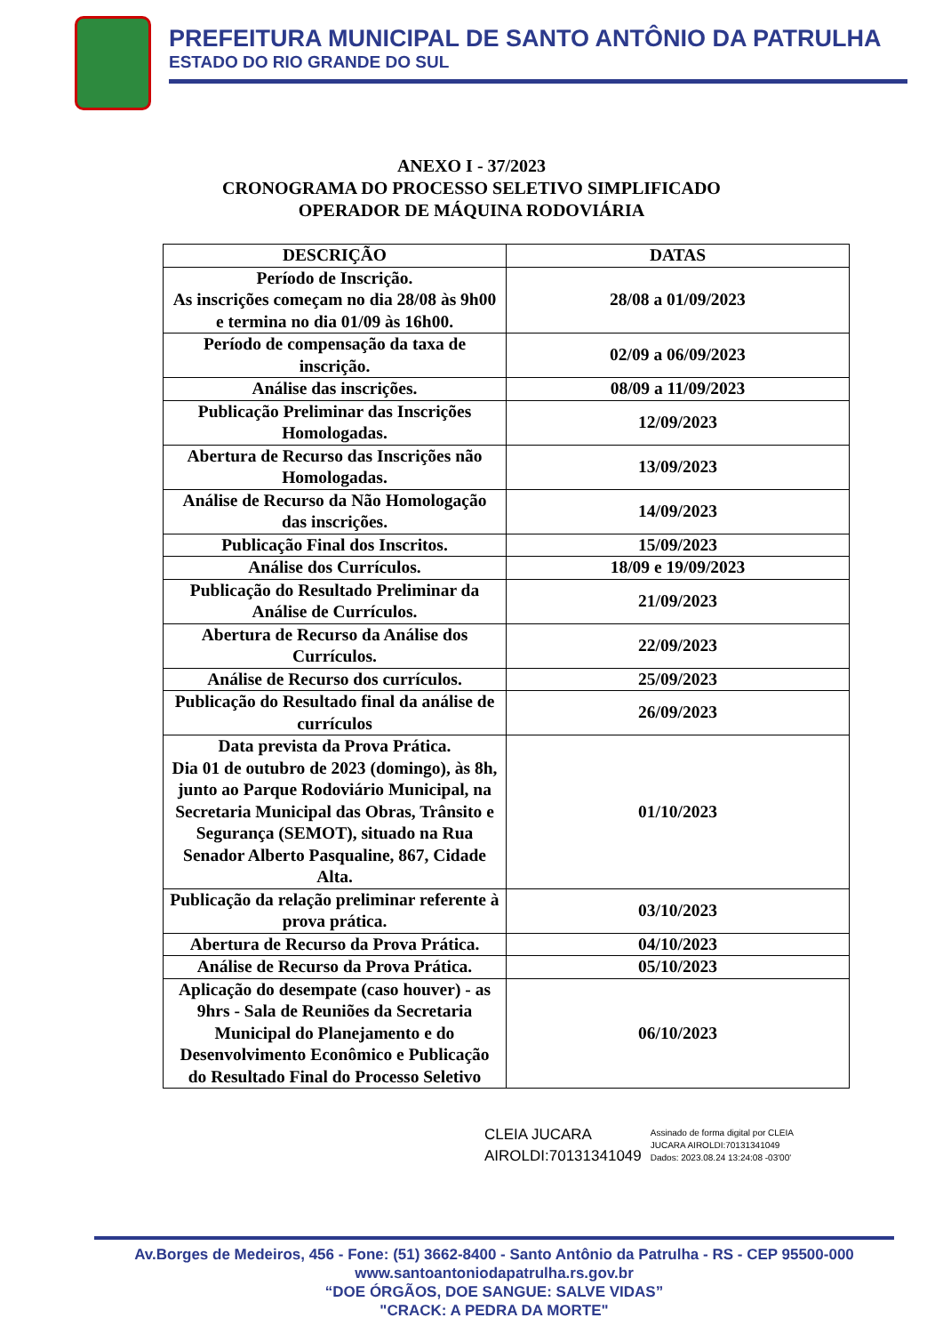PREFEITURA MUNICIPAL DE SANTO ANTÔNIO DA PATRULHA
ESTADO DO RIO GRANDE DO SUL
ANEXO I - 37/2023
CRONOGRAMA DO PROCESSO SELETIVO SIMPLIFICADO
OPERADOR DE MÁQUINA RODOVIÁRIA
| DESCRIÇÃO | DATAS |
| --- | --- |
| Período de Inscrição. As inscrições começam no dia 28/08 às 9h00 e termina no dia 01/09 às 16h00. | 28/08 a 01/09/2023 |
| Período de compensação da taxa de inscrição. | 02/09 a 06/09/2023 |
| Análise das inscrições. | 08/09 a 11/09/2023 |
| Publicação Preliminar das Inscrições Homologadas. | 12/09/2023 |
| Abertura de Recurso das Inscrições não Homologadas. | 13/09/2023 |
| Análise de Recurso da Não Homologação das inscrições. | 14/09/2023 |
| Publicação Final dos Inscritos. | 15/09/2023 |
| Análise dos Currículos. | 18/09 e 19/09/2023 |
| Publicação do Resultado Preliminar da Análise de Currículos. | 21/09/2023 |
| Abertura de Recurso da Análise dos Currículos. | 22/09/2023 |
| Análise de Recurso dos currículos. | 25/09/2023 |
| Publicação do Resultado final da análise de currículos | 26/09/2023 |
| Data prevista da Prova Prática. Dia 01 de outubro de 2023 (domingo), às 8h, junto ao Parque Rodoviário Municipal, na Secretaria Municipal das Obras, Trânsito e Segurança (SEMOT), situado na Rua Senador Alberto Pasqualine, 867, Cidade Alta. | 01/10/2023 |
| Publicação da relação preliminar referente à prova prática. | 03/10/2023 |
| Abertura de Recurso da Prova Prática. | 04/10/2023 |
| Análise de Recurso da Prova Prática. | 05/10/2023 |
| Aplicação do desempate (caso houver) - as 9hrs - Sala de Reuniões da Secretaria Municipal do Planejamento e do Desenvolvimento Econômico e Publicação do Resultado Final do Processo Seletivo | 06/10/2023 |
CLEIA JUCARA
AIROLDI:70131341049
Assinado de forma digital por CLEIA
JUCARA AIROLDI:70131341049
Dados: 2023.08.24 13:24:08 -03'00'
Av.Borges de Medeiros, 456 - Fone: (51) 3662-8400 - Santo Antônio da Patrulha - RS - CEP 95500-000
www.santoantoniodapatrulha.rs.gov.br
“DOE ÓRGÃOS, DOE SANGUE: SALVE VIDAS”
"CRACK: A PEDRA DA MORTE"